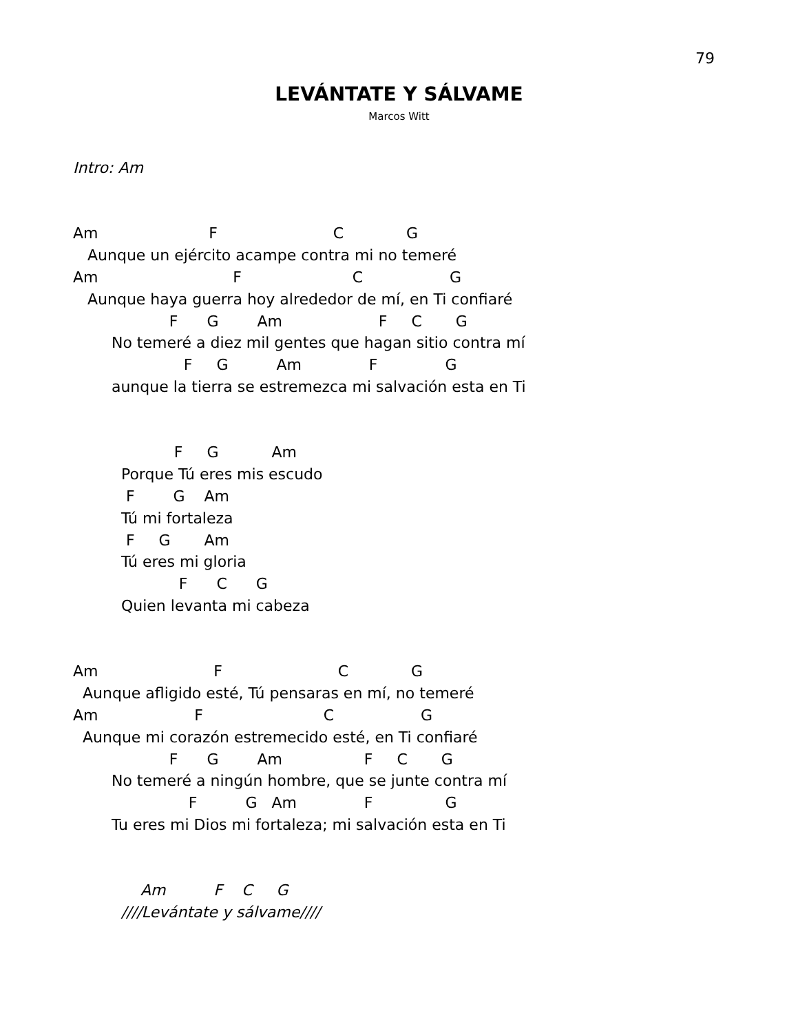79
LEVÁNTATE Y SÁLVAME
Marcos Witt
Intro: Am


Am                       F                        C             G
   Aunque un ejército acampe contra mi no temeré
Am                            F                       C                  G
   Aunque haya guerra hoy alrededor de mí, en Ti confiaré
                    F      G        Am                    F     C       G
        No temeré a diez mil gentes que hagan sitio contra mí
                       F     G          Am              F              G
        aunque la tierra se estremezca mi salvación esta en Ti


                     F     G           Am
          Porque Tú eres mis escudo
           F        G    Am
          Tú mi fortaleza
           F     G       Am
          Tú eres mi gloria
                      F      C      G
          Quien levanta mi cabeza


Am                        F                        C             G
  Aunque afligido esté, Tú pensaras en mí, no temeré
Am                    F                         C                  G
  Aunque mi corazón estremecido esté, en Ti confiaré
                    F      G        Am                 F     C       G
        No temeré a ningún hombre, que se junte contra mí
                        F          G   Am              F               G
        Tu eres mi Dios mi fortaleza; mi salvación esta en Ti


              Am          F    C     G
          ////Levántate y sálvame////